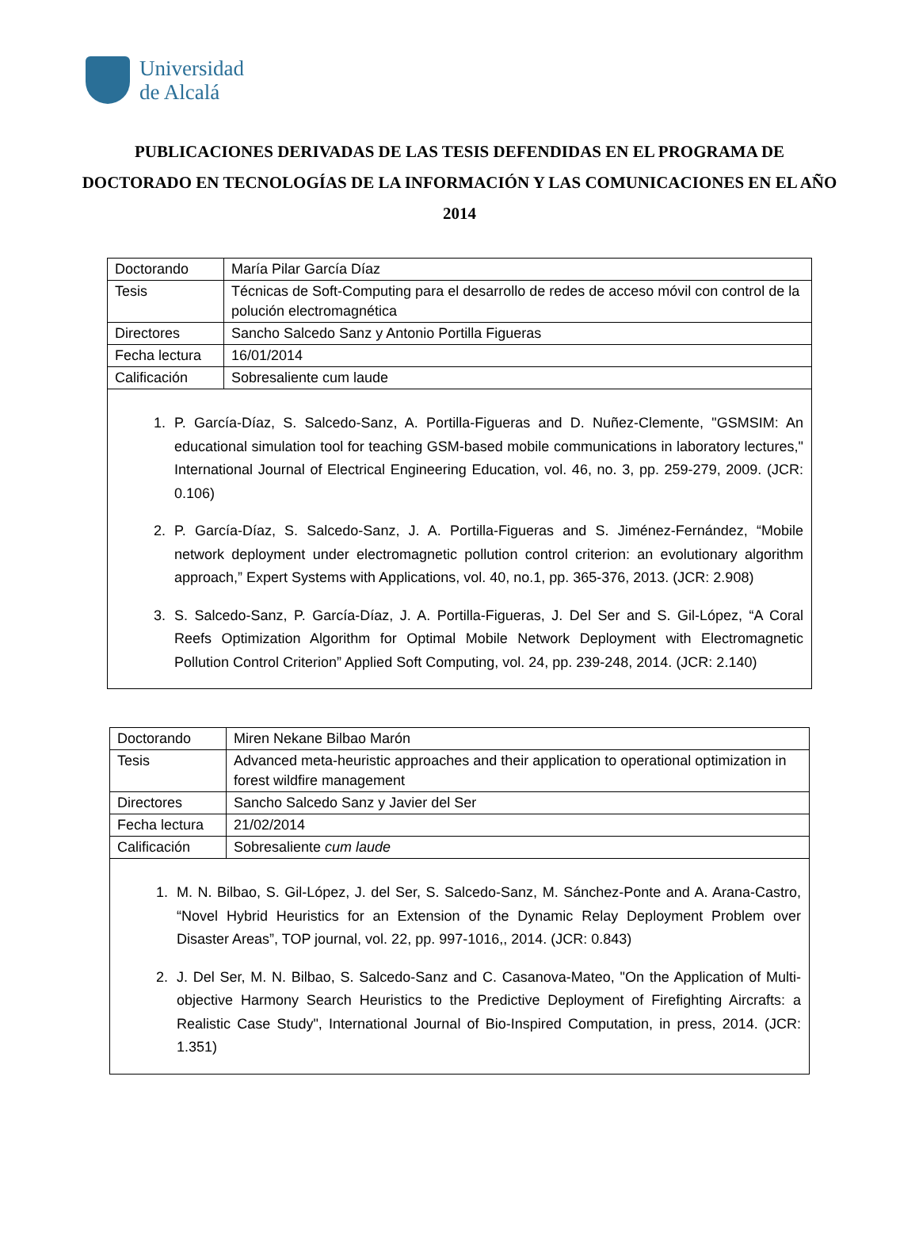Universidad
de Alcalá
PUBLICACIONES DERIVADAS DE LAS TESIS DEFENDIDAS EN EL PROGRAMA DE DOCTORADO EN TECNOLOGÍAS DE LA INFORMACIÓN Y LAS COMUNICACIONES EN EL AÑO 2014
| Doctorando | María Pilar García Díaz |
| Tesis | Técnicas de Soft-Computing para el desarrollo de redes de acceso móvil con control de la polución electromagnética |
| Directores | Sancho Salcedo Sanz y Antonio Portilla Figueras |
| Fecha lectura | 16/01/2014 |
| Calificación | Sobresaliente cum laude |
1. P. García-Díaz, S. Salcedo-Sanz, A. Portilla-Figueras and D. Nuñez-Clemente, "GSMSIM: An educational simulation tool for teaching GSM-based mobile communications in laboratory lectures," International Journal of Electrical Engineering Education, vol. 46, no. 3, pp. 259-279, 2009. (JCR: 0.106)
2. P. García-Díaz, S. Salcedo-Sanz, J. A. Portilla-Figueras and S. Jiménez-Fernández, “Mobile network deployment under electromagnetic pollution control criterion: an evolutionary algorithm approach,” Expert Systems with Applications, vol. 40, no.1, pp. 365-376, 2013. (JCR: 2.908)
3. S. Salcedo-Sanz, P. García-Díaz, J. A. Portilla-Figueras, J. Del Ser and S. Gil-López, “A Coral Reefs Optimization Algorithm for Optimal Mobile Network Deployment with Electromagnetic Pollution Control Criterion” Applied Soft Computing, vol. 24, pp. 239-248, 2014. (JCR: 2.140)
| Doctorando | Miren Nekane Bilbao Marón |
| Tesis | Advanced meta-heuristic approaches and their application to operational optimization in forest wildfire management |
| Directores | Sancho Salcedo Sanz y Javier del Ser |
| Fecha lectura | 21/02/2014 |
| Calificación | Sobresaliente cum laude |
1. M. N. Bilbao, S. Gil-López, J. del Ser, S. Salcedo-Sanz, M. Sánchez-Ponte and A. Arana-Castro, “Novel Hybrid Heuristics for an Extension of the Dynamic Relay Deployment Problem over Disaster Areas”, TOP journal, vol. 22, pp. 997-1016,, 2014. (JCR: 0.843)
2. J. Del Ser, M. N. Bilbao, S. Salcedo-Sanz and C. Casanova-Mateo, "On the Application of Multi-objective Harmony Search Heuristics to the Predictive Deployment of Firefighting Aircrafts: a Realistic Case Study", International Journal of Bio-Inspired Computation, in press, 2014. (JCR: 1.351)